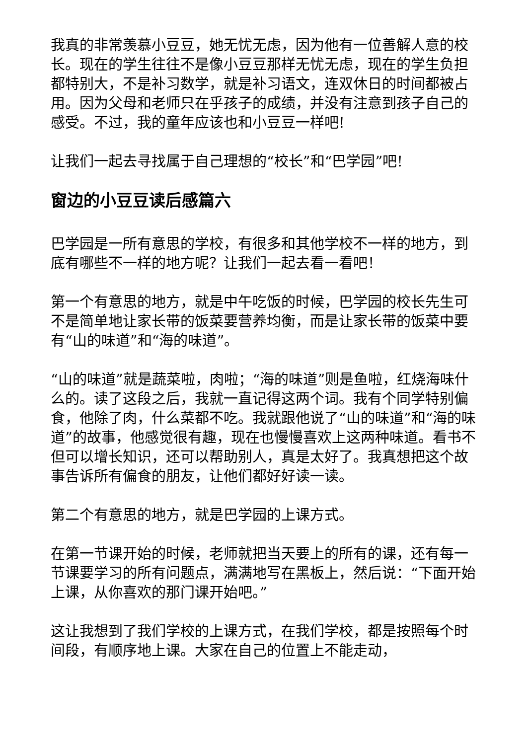我真的非常羡慕小豆豆，她无忧无虑，因为他有一位善解人意的校长。现在的学生往往不是像小豆豆那样无忧无虑，现在的学生负担都特别大，不是补习数学，就是补习语文，连双休日的时间都被占用。因为父母和老师只在乎孩子的成绩，并没有注意到孩子自己的感受。不过，我的童年应该也和小豆豆一样吧!
让我们一起去寻找属于自己理想的“校长”和“巴学园”吧!
窗边的小豆豆读后感篇六
巴学园是一所有意思的学校，有很多和其他学校不一样的地方，到底有哪些不一样的地方呢？让我们一起去看一看吧！
第一个有意思的地方，就是中午吃饭的时候，巴学园的校长先生可不是简单地让家长带的饭菜要营养均衡，而是让家长带的饭菜中要有“山的味道”和“海的味道”。
“山的味道”就是蔬菜啦，肉啦；“海的味道”则是鱼啦，红烧海味什么的。读了这段之后，我就一直记得这两个词。我有个同学特别偏食，他除了肉，什么菜都不吃。我就跟他说了“山的味道”和“海的味道”的故事，他感觉很有趣，现在也慢慢喜欢上这两种味道。看书不但可以增长知识，还可以帮助别人，真是太好了。我真想把这个故事告诉所有偏食的朋友，让他们都好好读一读。
第二个有意思的地方，就是巴学园的上课方式。
在第一节课开始的时候，老师就把当天要上的所有的课，还有每一节课要学习的所有问题点，满满地写在黑板上，然后说：“下面开始上课，从你喜欢的那门课开始吧。”
这让我想到了我们学校的上课方式，在我们学校，都是按照每个时间段，有顺序地上课。大家在自己的位置上不能走动，